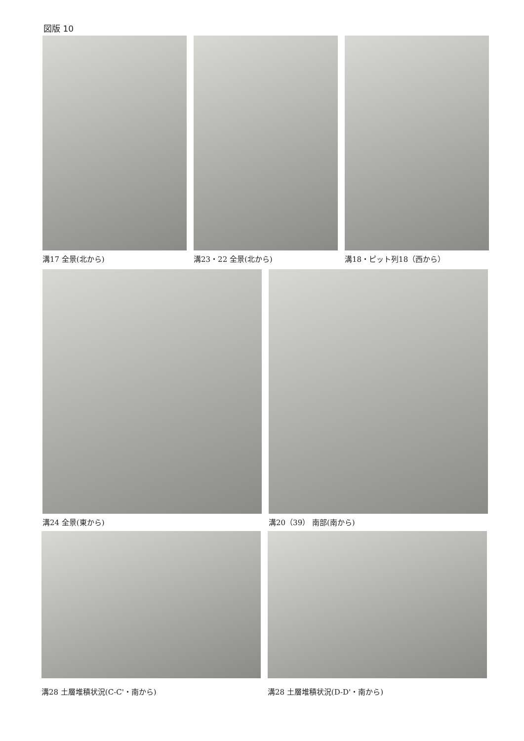図版 10
溝17 全景(北から) 溝23・22 全景(北から) 溝18・ピット列18（西から）
溝24 全景(東から) 溝20（39） 南部(南から)
溝28 土層堆積状況(C-C'・南から) 溝28 土層堆積状況(D-D'・南から)